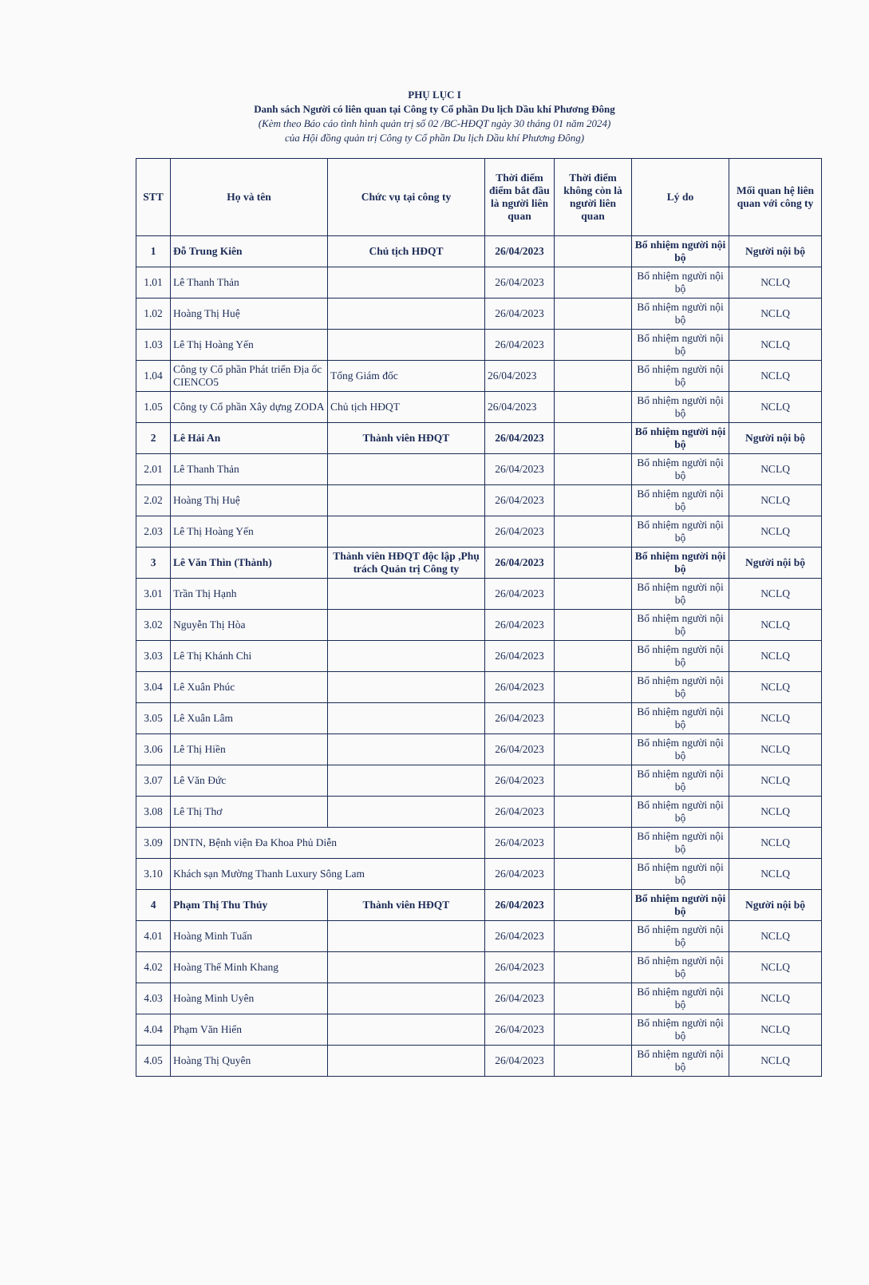PHỤ LỤC I
Danh sách Người có liên quan tại Công ty Cổ phần Du lịch Dầu khí Phương Đông
(Kèm theo Báo cáo tình hình quản trị số 02 /BC-HĐQT ngày 30 tháng 01 năm 2024)
của Hội đồng quản trị Công ty Cổ phần Du lịch Dầu khí Phương Đông)
| STT | Họ và tên | Chức vụ tại công ty | Thời điểm điểm bắt đầu là người liên quan | Thời điểm không còn là người liên quan | Lý do | Mối quan hệ liên quan với công ty |
| --- | --- | --- | --- | --- | --- | --- |
| 1 | Đỗ Trung Kiên | Chủ tịch HĐQT | 26/04/2023 | | Bổ nhiệm người nội bộ | Người nội bộ |
| 1.01 | Lê Thanh Thản | | 26/04/2023 | | Bổ nhiệm người nội bộ | NCLQ |
| 1.02 | Hoàng Thị Huệ | | 26/04/2023 | | Bổ nhiệm người nội bộ | NCLQ |
| 1.03 | Lê Thị Hoàng Yến | | 26/04/2023 | | Bổ nhiệm người nội bộ | NCLQ |
| 1.04 | Công ty Cổ phần Phát triển Địa ốc CIENCO5 | Tổng Giám đốc | 26/04/2023 | | Bổ nhiệm người nội bộ | NCLQ |
| 1.05 | Công ty Cổ phần Xây dựng ZODA | Chủ tịch HĐQT | 26/04/2023 | | Bổ nhiệm người nội bộ | NCLQ |
| 2 | Lê Hải An | Thành viên HĐQT | 26/04/2023 | | Bổ nhiệm người nội bộ | Người nội bộ |
| 2.01 | Lê Thanh Thản | | 26/04/2023 | | Bổ nhiệm người nội bộ | NCLQ |
| 2.02 | Hoàng Thị Huệ | | 26/04/2023 | | Bổ nhiệm người nội bộ | NCLQ |
| 2.03 | Lê Thị Hoàng Yến | | 26/04/2023 | | Bổ nhiệm người nội bộ | NCLQ |
| 3 | Lê Văn Thìn (Thành) | Thành viên HĐQT độc lập ,Phụ trách Quản trị Công ty | 26/04/2023 | | Bổ nhiệm người nội bộ | Người nội bộ |
| 3.01 | Trần Thị Hạnh | | 26/04/2023 | | Bổ nhiệm người nội bộ | NCLQ |
| 3.02 | Nguyễn Thị Hòa | | 26/04/2023 | | Bổ nhiệm người nội bộ | NCLQ |
| 3.03 | Lê Thị Khánh Chi | | 26/04/2023 | | Bổ nhiệm người nội bộ | NCLQ |
| 3.04 | Lê Xuân Phúc | | 26/04/2023 | | Bổ nhiệm người nội bộ | NCLQ |
| 3.05 | Lê Xuân Lâm | | 26/04/2023 | | Bổ nhiệm người nội bộ | NCLQ |
| 3.06 | Lê Thị Hiền | | 26/04/2023 | | Bổ nhiệm người nội bộ | NCLQ |
| 3.07 | Lê Văn Đức | | 26/04/2023 | | Bổ nhiệm người nội bộ | NCLQ |
| 3.08 | Lê Thị Thơ | | 26/04/2023 | | Bổ nhiệm người nội bộ | NCLQ |
| 3.09 | DNTN, Bệnh viện Đa Khoa Phủ Diễn | | 26/04/2023 | | Bổ nhiệm người nội bộ | NCLQ |
| 3.10 | Khách sạn Mường Thanh Luxury Sông Lam | | 26/04/2023 | | Bổ nhiệm người nội bộ | NCLQ |
| 4 | Phạm Thị Thu Thủy | Thành viên HĐQT | 26/04/2023 | | Bổ nhiệm người nội bộ | Người nội bộ |
| 4.01 | Hoàng Minh Tuấn | | 26/04/2023 | | Bổ nhiệm người nội bộ | NCLQ |
| 4.02 | Hoàng Thế Minh Khang | | 26/04/2023 | | Bổ nhiệm người nội bộ | NCLQ |
| 4.03 | Hoàng Minh Uyên | | 26/04/2023 | | Bổ nhiệm người nội bộ | NCLQ |
| 4.04 | Phạm Văn Hiển | | 26/04/2023 | | Bổ nhiệm người nội bộ | NCLQ |
| 4.05 | Hoàng Thị Quyên | | 26/04/2023 | | Bổ nhiệm người nội bộ | NCLQ |